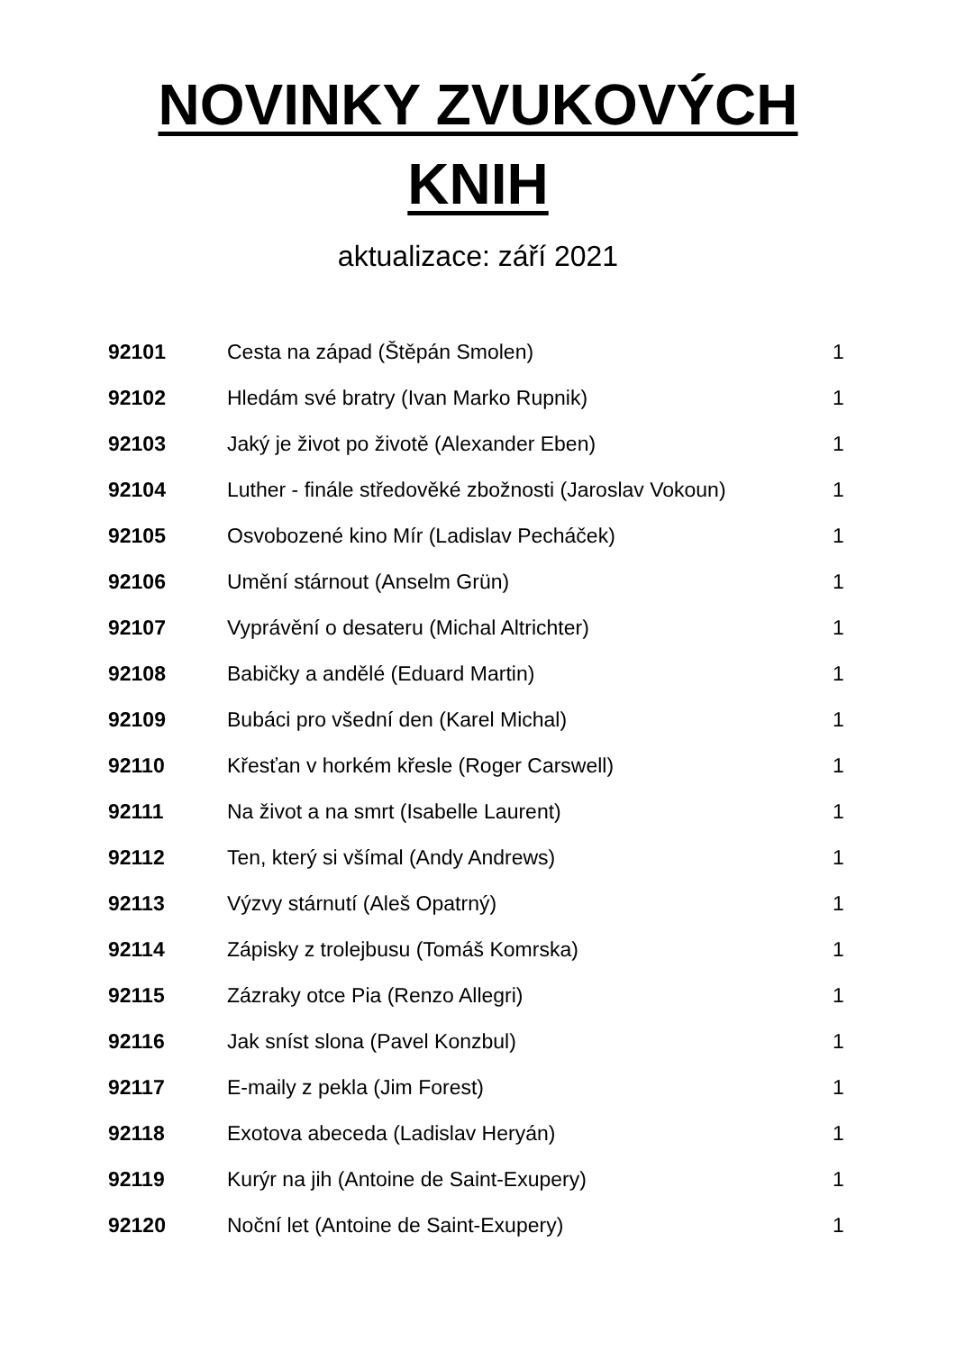NOVINKY ZVUKOVÝCH
KNIH
aktualizace: září 2021
| 92101 | Cesta na západ (Štěpán Smolen) | 1 |
| 92102 | Hledám své bratry (Ivan Marko Rupnik) | 1 |
| 92103 | Jaký je život po životě (Alexander Eben) | 1 |
| 92104 | Luther - finále středověké zbožnosti (Jaroslav Vokoun) | 1 |
| 92105 | Osvobozené kino Mír (Ladislav Pecháček) | 1 |
| 92106 | Umění stárnout (Anselm Grün) | 1 |
| 92107 | Vyprávění o desateru (Michal Altrichter) | 1 |
| 92108 | Babičky a andělé (Eduard Martin) | 1 |
| 92109 | Bubáci pro všední den (Karel Michal) | 1 |
| 92110 | Křesťan v horkém křesle (Roger Carswell) | 1 |
| 92111 | Na život a na smrt (Isabelle Laurent) | 1 |
| 92112 | Ten, který si všímal (Andy Andrews) | 1 |
| 92113 | Výzvy stárnutí (Aleš Opatrný) | 1 |
| 92114 | Zápisky z trolejbusu (Tomáš Komrska) | 1 |
| 92115 | Zázraky otce Pia (Renzo Allegri) | 1 |
| 92116 | Jak sníst slona (Pavel Konzbul) | 1 |
| 92117 | E-maily z pekla (Jim Forest) | 1 |
| 92118 | Exotova abeceda (Ladislav Heryán) | 1 |
| 92119 | Kurýr na jih (Antoine de Saint-Exupery) | 1 |
| 92120 | Noční let (Antoine de Saint-Exupery) | 1 |